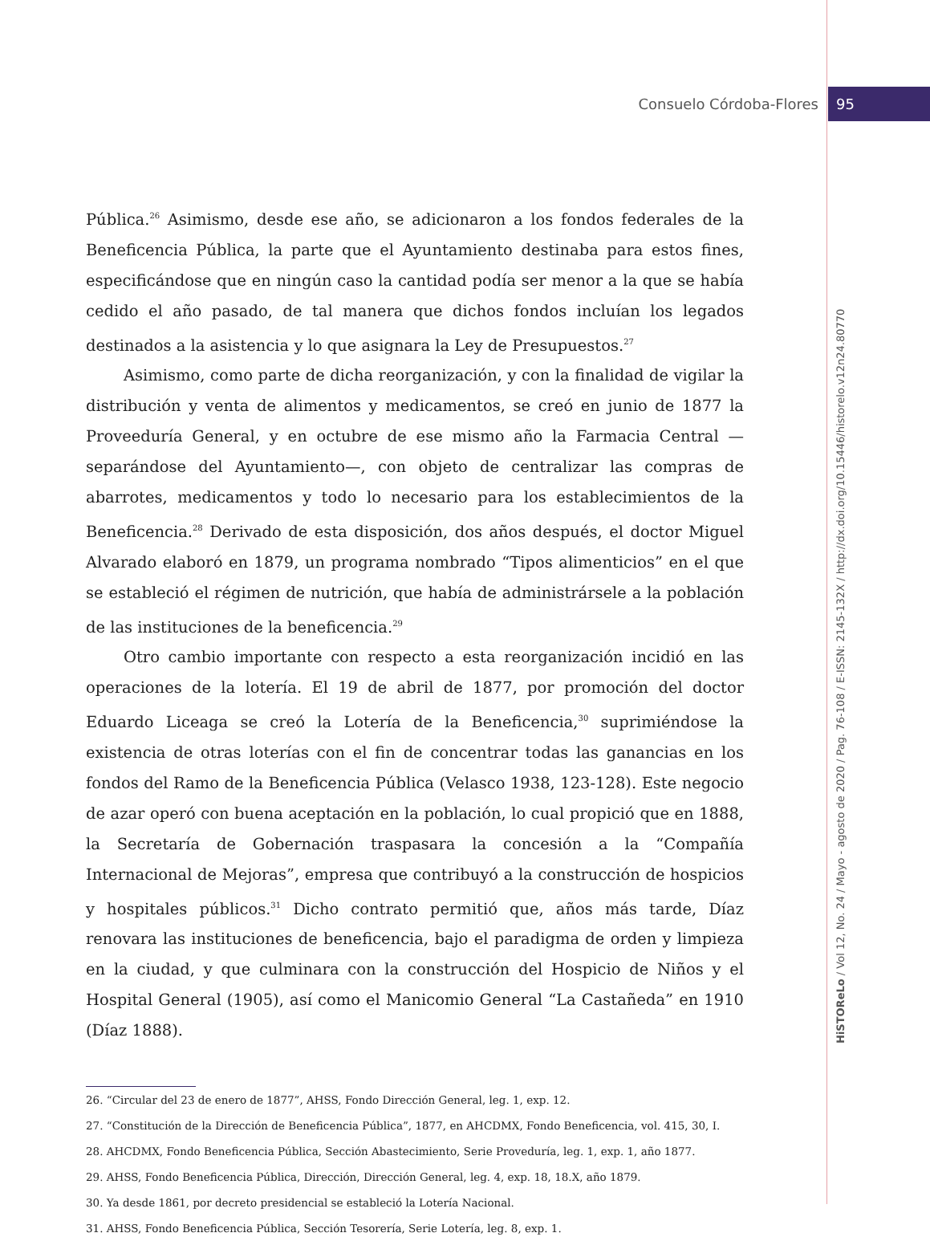Consuelo Córdoba-Flores 95
HiSTOReLo / Vol 12, No. 24 / Mayo - agosto de 2020 / Pag. 76-108 / E-ISSN: 2145-132X / http://dx.doi.org/10.15446/historelo.v12n24.80770
Pública.<sup>26</sup> Asimismo, desde ese año, se adicionaron a los fondos federales de la Beneficencia Pública, la parte que el Ayuntamiento destinaba para estos fines, especificándose que en ningún caso la cantidad podía ser menor a la que se había cedido el año pasado, de tal manera que dichos fondos incluían los legados destinados a la asistencia y lo que asignara la Ley de Presupuestos.<sup>27</sup>
Asimismo, como parte de dicha reorganización, y con la finalidad de vigilar la distribución y venta de alimentos y medicamentos, se creó en junio de 1877 la Proveeduría General, y en octubre de ese mismo año la Farmacia Central —separándose del Ayuntamiento—, con objeto de centralizar las compras de abarrotes, medicamentos y todo lo necesario para los establecimientos de la Beneficencia.<sup>28</sup> Derivado de esta disposición, dos años después, el doctor Miguel Alvarado elaboró en 1879, un programa nombrado “Tipos alimenticios” en el que se estableció el régimen de nutrición, que había de administrársele a la población de las instituciones de la beneficencia.<sup>29</sup>
Otro cambio importante con respecto a esta reorganización incidió en las operaciones de la lotería. El 19 de abril de 1877, por promoción del doctor Eduardo Liceaga se creó la Lotería de la Beneficencia,<sup>30</sup> suprimiéndose la existencia de otras loterías con el fin de concentrar todas las ganancias en los fondos del Ramo de la Beneficencia Pública (Velasco 1938, 123-128). Este negocio de azar operó con buena aceptación en la población, lo cual propició que en 1888, la Secretaría de Gobernación traspasara la concesión a la “Compañía Internacional de Mejoras”, empresa que contribuyó a la construcción de hospicios y hospitales públicos.<sup>31</sup> Dicho contrato permitió que, años más tarde, Díaz renovara las instituciones de beneficencia, bajo el paradigma de orden y limpieza en la ciudad, y que culminara con la construcción del Hospicio de Niños y el Hospital General (1905), así como el Manicomio General “La Castañeda” en 1910 (Díaz 1888).
26. “Circular del 23 de enero de 1877”, AHSS, Fondo Dirección General, leg. 1, exp. 12.
27. “Constitución de la Dirección de Beneficencia Pública”, 1877, en AHCDMX, Fondo Beneficencia, vol. 415, 30, I.
28. AHCDMX, Fondo Beneficencia Pública, Sección Abastecimiento, Serie Proveduría, leg. 1, exp. 1, año 1877.
29. AHSS, Fondo Beneficencia Pública, Dirección, Dirección General, leg. 4, exp. 18, 18.X, año 1879.
30. Ya desde 1861, por decreto presidencial se estableció la Lotería Nacional.
31. AHSS, Fondo Beneficencia Pública, Sección Tesorería, Serie Lotería, leg. 8, exp. 1.